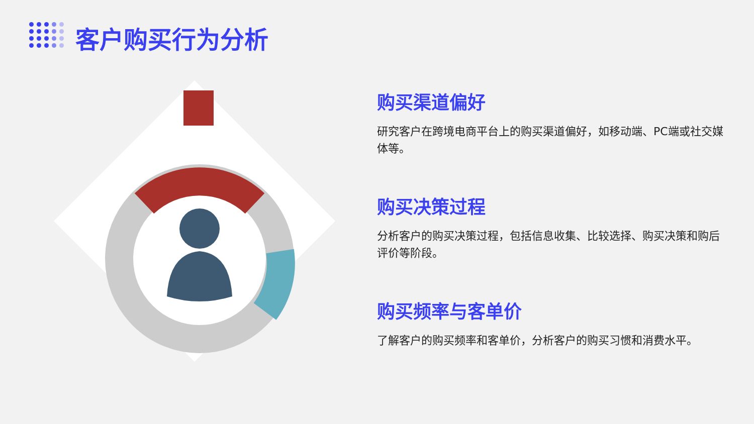客户购买行为分析
购买渠道偏好
研究客户在跨境电商平台上的购买渠道偏好，如移动端、PC端或社交媒体等。
购买决策过程
分析客户的购买决策过程，包括信息收集、比较选择、购买决策和购后评价等阶段。
购买频率与客单价
了解客户的购买频率和客单价，分析客户的购买习惯和消费水平。